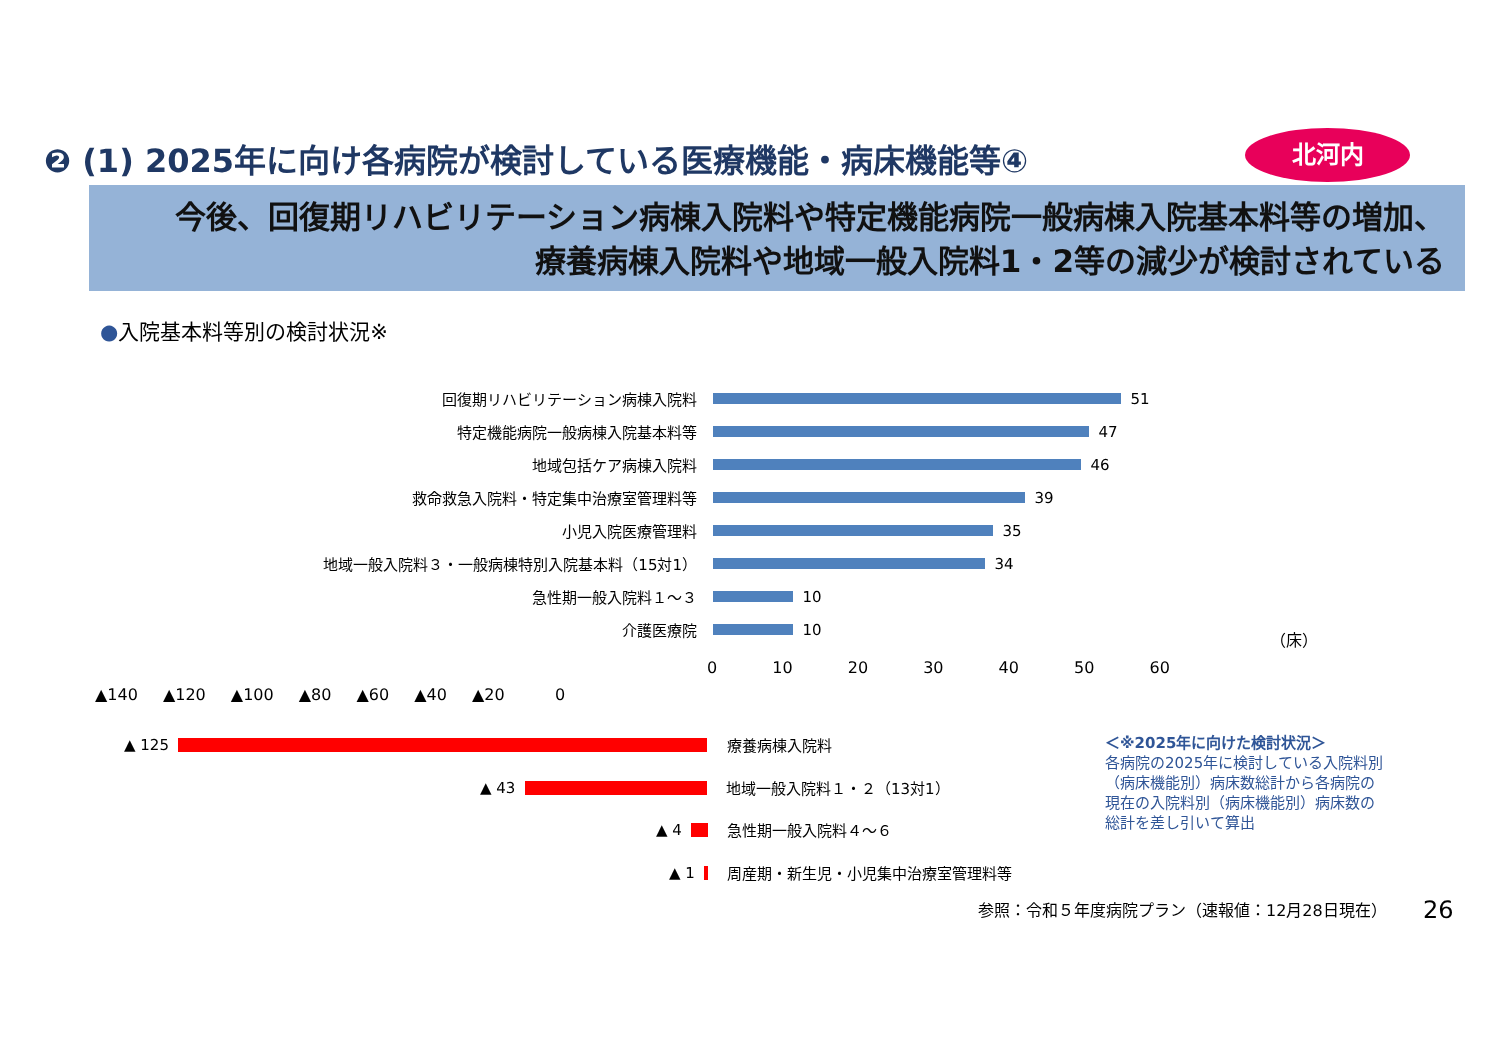❷ (1) 2025年に向け各病院が検討している医療機能・病床機能等④
北河内
今後、回復期リハビリテーション病棟入院料や特定機能病院一般病棟入院基本料等の増加、
療養病棟入院料や地域一般入院料1・2等の減少が検討されている
●入院基本料等別の検討状況※
回復期リハビリテーション病棟入院料
51
特定機能病院一般病棟入院基本料等
47
地域包括ケア病棟入院料
46
救命救急入院料・特定集中治療室管理料等
39
小児入院医療管理料
35
地域一般入院料３・一般病棟特別入院基本料（15対1）
34
急性期一般入院料１～３
10
介護医療院
10
（床）
0 10 20 30 40 50 60
▲140 ▲120 ▲100 ▲80 ▲60 ▲40 ▲20 0
▲ 125
療養病棟入院料
▲ 43
地域一般入院料１・２（13対1）
▲ 4
急性期一般入院料４～６
▲ 1
周産期・新生児・小児集中治療室管理料等
＜※2025年に向けた検討状況＞
各病院の2025年に検討している入院料別
（病床機能別）病床数総計から各病院の
現在の入院料別（病床機能別）病床数の
総計を差し引いて算出
参照：令和５年度病院プラン（速報値：12月28日現在）
26